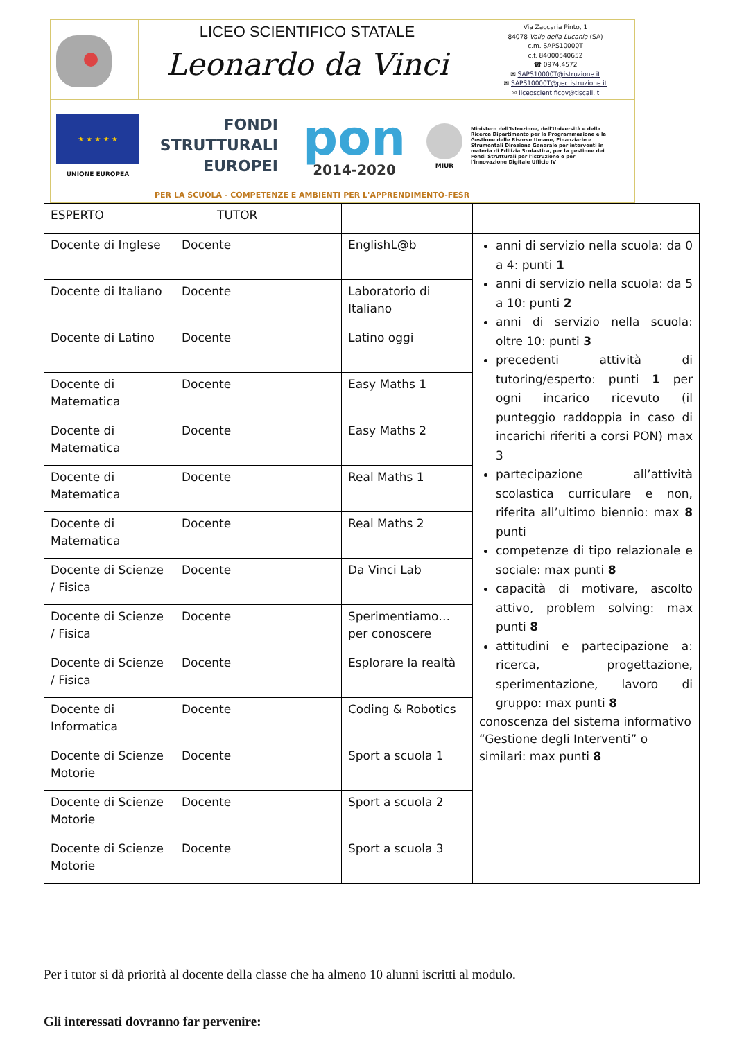LICEO SCIENTIFICO STATALE
Leonardo da Vinci
Via Zaccaria Pinto, 1
84078 Vallo della Lucania (SA)
c.m. SAPS10000T
c.f. 84000540652
☎ 0974.4572
✉ SAPS10000T@istruzione.it
✉ SAPS10000T@pec.istruzione.it
✉ liceoscientificov@tiscali.it
★ ★ ★ ★ ★
UNIONE EUROPEA
FONDI
STRUTTURALI
EUROPEI
pon
2014-2020
MIUR
Ministero dell'Istruzione, dell'Università e della Ricerca Dipartimento per la Programmazione e la Gestione delle Risorse Umane, Finanziarie e Strumentali Direzione Generale per interventi in materia di Edilizia Scolastica, per la gestione dei Fondi Strutturali per l'istruzione e per l'innovazione Digitale Ufficio IV
PER LA SCUOLA - COMPETENZE E AMBIENTI PER L'APPRENDIMENTO-FESR
| ESPERTO | TUTOR | | |
| --- | --- | --- | --- |
| Docente di Inglese | Docente | EnglishL@b | anni di servizio nella scuola: da 0 a 4: punti 1 anni di servizio nella scuola: da 5 a 10: punti 2 anni di servizio nella scuola: oltre 10: punti 3 precedenti attività di tutoring/esperto: punti 1 per ogni incarico ricevuto (il punteggio raddoppia in caso di incarichi riferiti a corsi PON) max 3 partecipazione all’attività scolastica curriculare e non, riferita all’ultimo biennio: max 8 punti competenze di tipo relazionale e sociale: max punti 8 capacità di motivare, ascolto attivo, problem solving: max punti 8 attitudini e partecipazione a: ricerca, progettazione, sperimentazione, lavoro di gruppo: max punti 8 conoscenza del sistema informativo “Gestione degli Interventi” o similari: max punti 8 |
| Docente di Italiano | Docente | Laboratorio di Italiano | |
| Docente di Latino | Docente | Latino oggi | |
| Docente di Matematica | Docente | Easy Maths 1 | |
| Docente di Matematica | Docente | Easy Maths 2 | |
| Docente di Matematica | Docente | Real Maths 1 | |
| Docente di Matematica | Docente | Real Maths 2 | |
| Docente di Scienze / Fisica | Docente | Da Vinci Lab | |
| Docente di Scienze / Fisica | Docente | Sperimentiamo…per conoscere | |
| Docente di Scienze / Fisica | Docente | Esplorare la realtà | |
| Docente di Informatica | Docente | Coding & Robotics | |
| Docente di Scienze Motorie | Docente | Sport a scuola 1 | |
| Docente di Scienze Motorie | Docente | Sport a scuola 2 | |
| Docente di Scienze Motorie | Docente | Sport a scuola 3 | |
Per i tutor si dà priorità al docente della classe che ha almeno 10 alunni iscritti al modulo.
Gli interessati dovranno far pervenire: